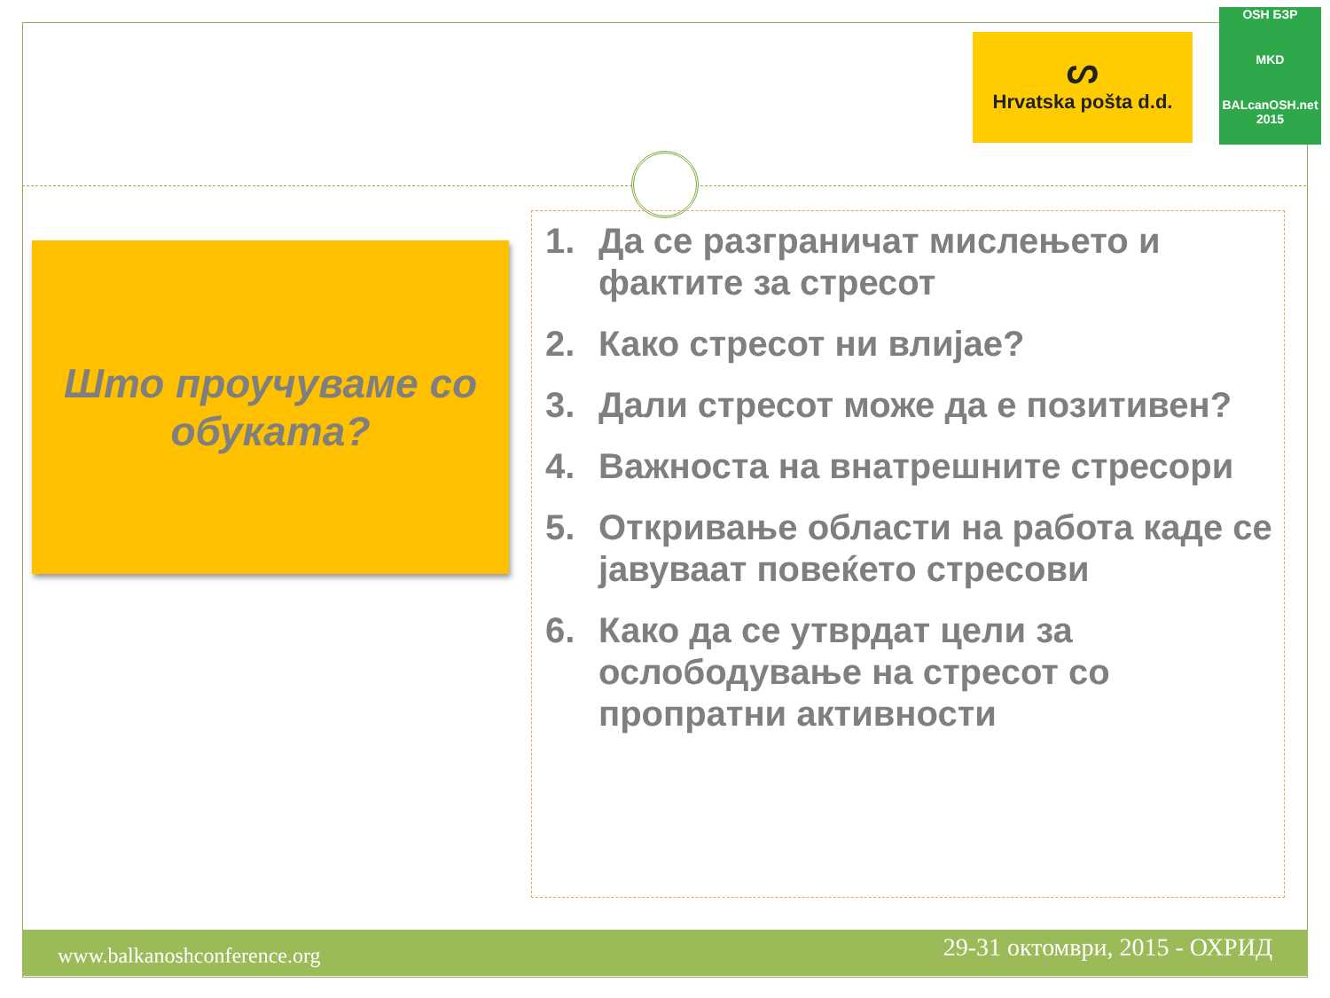ᔕ
Hrvatska pošta d.d.
OSH БЗР
MKD
BALcanOSH.net 2015
Што проучуваме со обуката?
1. Да се разграничат мислењето и фактите за стресот
2. Како стресот ни влијае?
3. Дали стресот може да е позитивен?
4. Важноста на внатрешните стресори
5. Откривање области на работа каде се јавуваат повеќето стресови
6. Како да се утврдат цели за ослободување на стресот со пропратни активности
www.balkanoshconference.org 29-31 октомври, 2015 - ОХРИД